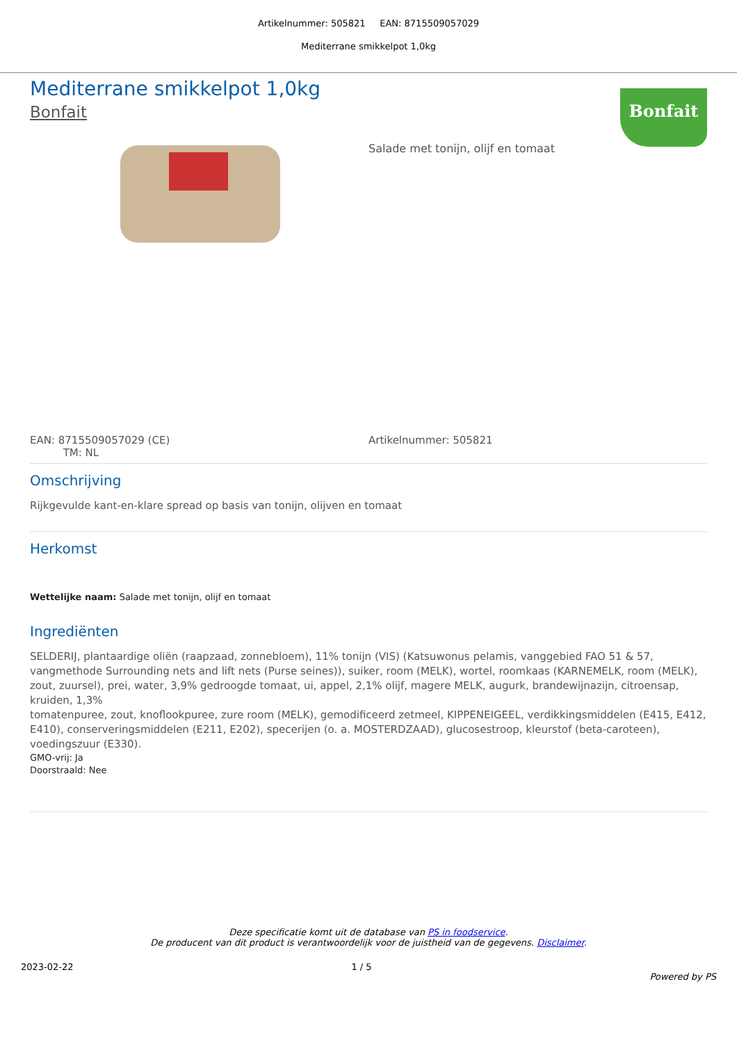Artikelnummer: 505821 EAN: 8715509057029
Mediterrane smikkelpot 1,0kg
Bonfait
Mediterrane smikkelpot 1,0kg
Bonfait
Salade met tonijn, olijf en tomaat
EAN: 8715509057029 (CE)
TM: NL
Artikelnummer: 505821
Omschrijving
Rijkgevulde kant-en-klare spread op basis van tonijn, olijven en tomaat
Herkomst
Wettelijke naam: Salade met tonijn, olijf en tomaat
Ingrediënten
SELDERIJ, plantaardige oliën (raapzaad, zonnebloem), 11% tonijn (VIS) (Katsuwonus pelamis, vanggebied FAO 51 & 57, vangmethode Surrounding nets and lift nets (Purse seines)), suiker, room (MELK), wortel, roomkaas (KARNEMELK, room (MELK), zout, zuursel), prei, water, 3,9% gedroogde tomaat, ui, appel, 2,1% olijf, magere MELK, augurk, brandewijnazijn, citroensap, kruiden, 1,3%
tomatenpuree, zout, knoflookpuree, zure room (MELK), gemodificeerd zetmeel, KIPPENEIGEEL, verdikkingsmiddelen (E415, E412, E410), conserveringsmiddelen (E211, E202), specerijen (o. a. MOSTERDZAAD), glucosestroop, kleurstof (beta-caroteen), voedingszuur (E330).
GMO-vrij: Ja
Doorstraald: Nee
Deze specificatie komt uit de database van PS in foodservice.
De producent van dit product is verantwoordelijk voor de juistheid van de gegevens. Disclaimer.
2023-02-22 1 / 5 Powered by PS